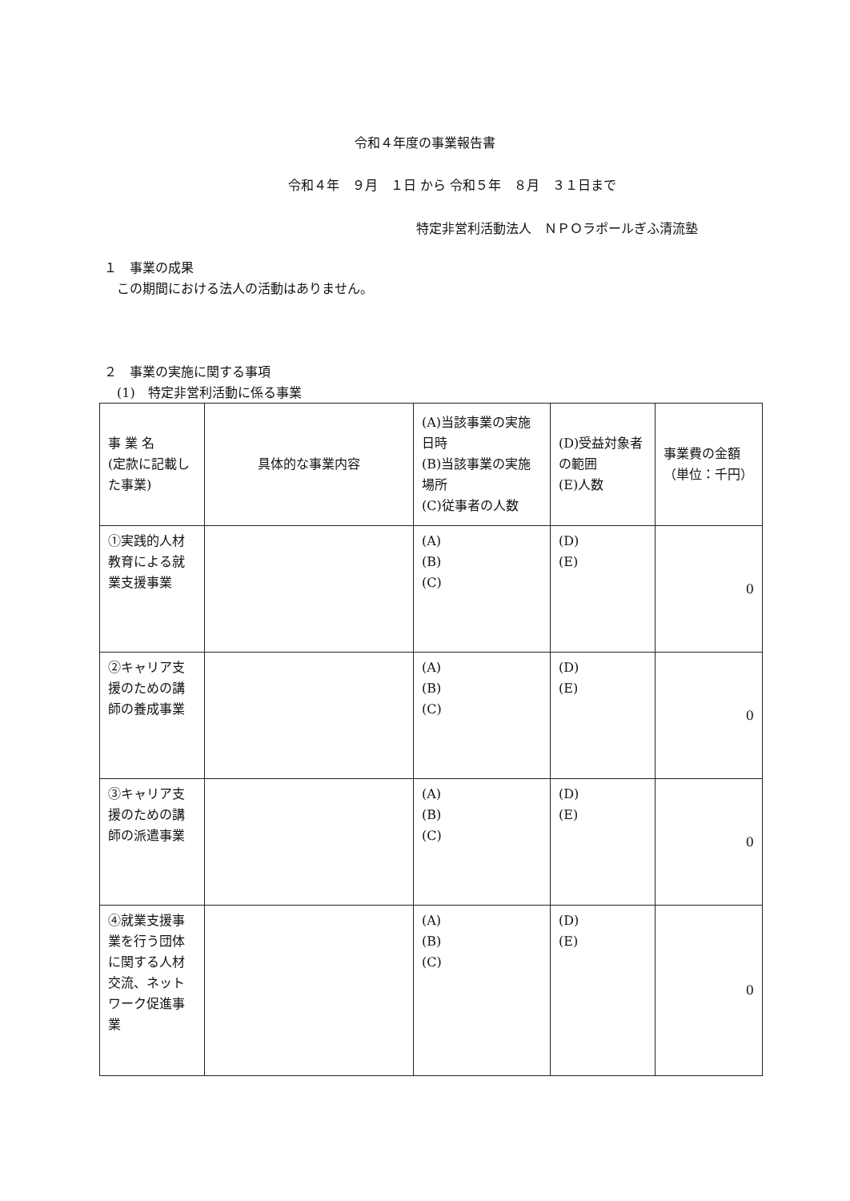令和４年度の事業報告書
令和４年　９月　１日 から 令和５年　８月　３１日まで
特定非営利活動法人　ＮＰＯラポールぎふ清流塾
１　事業の成果
　この期間における法人の活動はありません。
２　事業の実施に関する事項
　(1)　特定非営利活動に係る事業
| 事 業 名 (定款に記載した事業) | 具体的な事業内容 | (A)当該事業の実施日時 (B)当該事業の実施場所 (C)従事者の人数 | (D)受益対象者の範囲 (E)人数 | 事業費の金額（単位：千円） |
| --- | --- | --- | --- | --- |
| ①実践的人材教育による就業支援事業 | | (A) (B) (C) | (D) (E) | 0 |
| ②キャリア支援のための講師の養成事業 | | (A) (B) (C) | (D) (E) | 0 |
| ③キャリア支援のための講師の派遣事業 | | (A) (B) (C) | (D) (E) | 0 |
| ④就業支援事業を行う団体に関する人材交流、ネットワーク促進事業 | | (A) (B) (C) | (D) (E) | 0 |